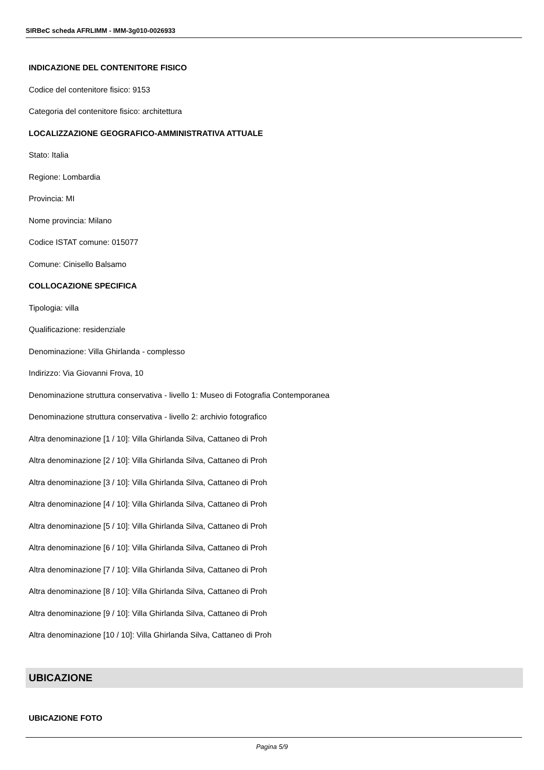SIRBeC scheda AFRLIMM - IMM-3g010-0026933
INDICAZIONE DEL CONTENITORE FISICO
Codice del contenitore fisico: 9153
Categoria del contenitore fisico: architettura
LOCALIZZAZIONE GEOGRAFICO-AMMINISTRATIVA ATTUALE
Stato: Italia
Regione: Lombardia
Provincia: MI
Nome provincia: Milano
Codice ISTAT comune: 015077
Comune: Cinisello Balsamo
COLLOCAZIONE SPECIFICA
Tipologia: villa
Qualificazione: residenziale
Denominazione: Villa Ghirlanda - complesso
Indirizzo: Via Giovanni Frova, 10
Denominazione struttura conservativa - livello 1: Museo di Fotografia Contemporanea
Denominazione struttura conservativa - livello 2: archivio fotografico
Altra denominazione [1 / 10]: Villa Ghirlanda Silva, Cattaneo di Proh
Altra denominazione [2 / 10]: Villa Ghirlanda Silva, Cattaneo di Proh
Altra denominazione [3 / 10]: Villa Ghirlanda Silva, Cattaneo di Proh
Altra denominazione [4 / 10]: Villa Ghirlanda Silva, Cattaneo di Proh
Altra denominazione [5 / 10]: Villa Ghirlanda Silva, Cattaneo di Proh
Altra denominazione [6 / 10]: Villa Ghirlanda Silva, Cattaneo di Proh
Altra denominazione [7 / 10]: Villa Ghirlanda Silva, Cattaneo di Proh
Altra denominazione [8 / 10]: Villa Ghirlanda Silva, Cattaneo di Proh
Altra denominazione [9 / 10]: Villa Ghirlanda Silva, Cattaneo di Proh
Altra denominazione [10 / 10]: Villa Ghirlanda Silva, Cattaneo di Proh
UBICAZIONE
UBICAZIONE FOTO
Pagina 5/9